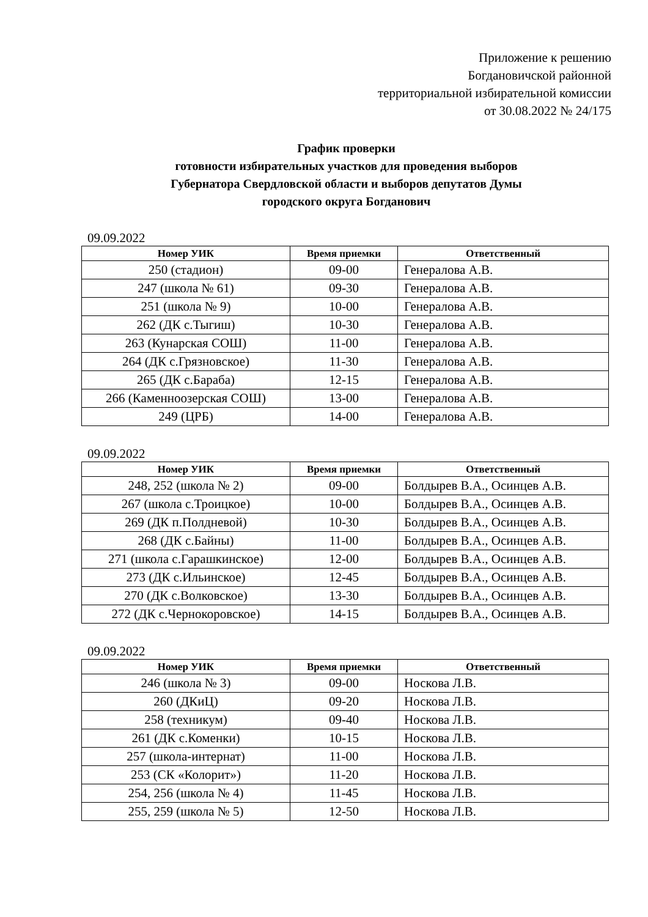Приложение к решению
Богдановичской районной
территориальной избирательной комиссии
от 30.08.2022 № 24/175
График проверки
готовности избирательных участков для проведения выборов
Губернатора Свердловской области и выборов депутатов Думы
городского округа Богданович
09.09.2022
| Номер УИК | Время приемки | Ответственный |
| --- | --- | --- |
| 250 (стадион) | 09-00 | Генералова А.В. |
| 247 (школа № 61) | 09-30 | Генералова А.В. |
| 251 (школа № 9) | 10-00 | Генералова А.В. |
| 262 (ДК с.Тыгиш) | 10-30 | Генералова А.В. |
| 263 (Кунарская СОШ) | 11-00 | Генералова А.В. |
| 264 (ДК с.Грязновское) | 11-30 | Генералова А.В. |
| 265 (ДК с.Бараба) | 12-15 | Генералова А.В. |
| 266 (Каменноозерская СОШ) | 13-00 | Генералова А.В. |
| 249 (ЦРБ) | 14-00 | Генералова А.В. |
09.09.2022
| Номер УИК | Время приемки | Ответственный |
| --- | --- | --- |
| 248, 252 (школа № 2) | 09-00 | Болдырев В.А., Осинцев А.В. |
| 267 (школа с.Троицкое) | 10-00 | Болдырев В.А., Осинцев А.В. |
| 269 (ДК п.Полдневой) | 10-30 | Болдырев В.А., Осинцев А.В. |
| 268 (ДК с.Байны) | 11-00 | Болдырев В.А., Осинцев А.В. |
| 271 (школа с.Гарашкинское) | 12-00 | Болдырев В.А., Осинцев А.В. |
| 273 (ДК с.Ильинское) | 12-45 | Болдырев В.А., Осинцев А.В. |
| 270 (ДК с.Волковское) | 13-30 | Болдырев В.А., Осинцев А.В. |
| 272 (ДК с.Чернокоровское) | 14-15 | Болдырев В.А., Осинцев А.В. |
09.09.2022
| Номер УИК | Время приемки | Ответственный |
| --- | --- | --- |
| 246 (школа № 3) | 09-00 | Носкова Л.В. |
| 260 (ДКиЦ) | 09-20 | Носкова Л.В. |
| 258 (техникум) | 09-40 | Носкова Л.В. |
| 261 (ДК с.Коменки) | 10-15 | Носкова Л.В. |
| 257 (школа-интернат) | 11-00 | Носкова Л.В. |
| 253 (СК «Колорит») | 11-20 | Носкова Л.В. |
| 254, 256 (школа № 4) | 11-45 | Носкова Л.В. |
| 255, 259 (школа № 5) | 12-50 | Носкова Л.В. |